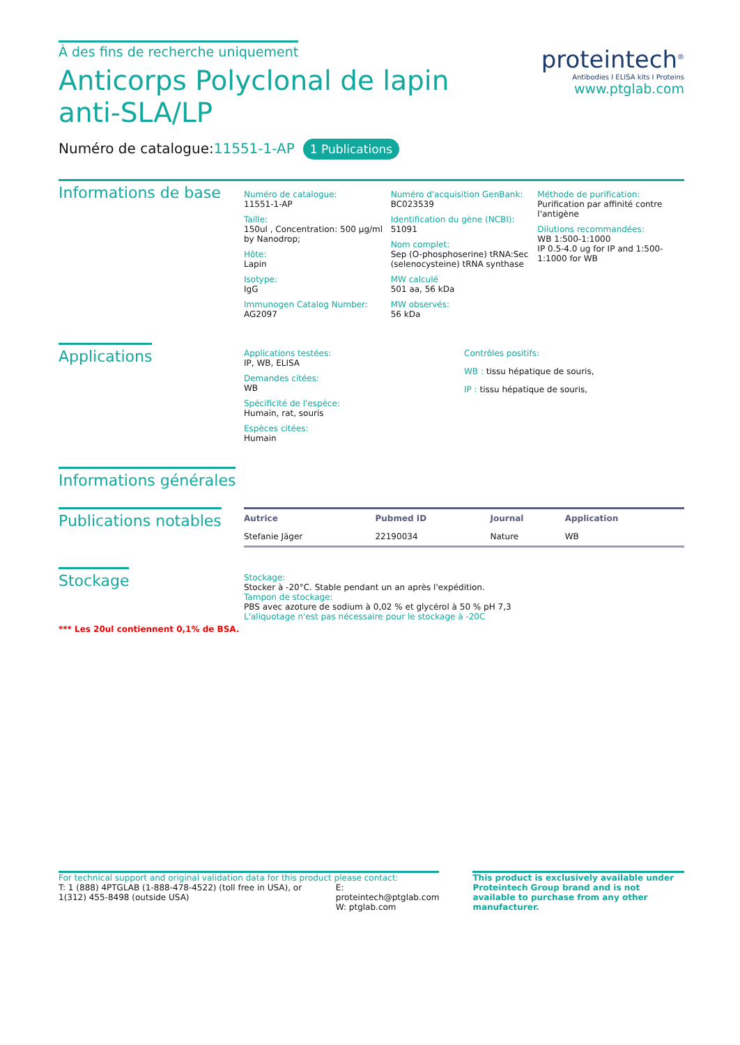À des fins de recherche uniquement
Anticorps Polyclonal de lapin anti-SLA/LP
Numéro de catalogue:11551-1-AP 1 Publications
proteintech<sup>®</sup>
Antibodies I ELISA kits I Proteins
www.ptglab.com
Informations de base
Numéro de catalogue:
11551-1-AP
Taille:
150ul , Concentration: 500 μg/ml by Nanodrop;
Hôte:
Lapin
Isotype:
IgG
Immunogen Catalog Number:
AG2097
Numéro d'acquisition GenBank:
BC023539
Identification du gène (NCBI):
51091
Nom complet:
Sep (O-phosphoserine) tRNA:Sec (selenocysteine) tRNA synthase
MW calculé
501 aa, 56 kDa
MW observés:
56 kDa
Méthode de purification:
Purification par affinité contre l'antigène
Dilutions recommandées:
WB 1:500-1:1000
IP 0.5-4.0 ug for IP and 1:500-1:1000 for WB
Applications
Applications testées:
IP, WB, ELISA
Demandes citées:
WB
Spécificité de l'espèce:
Humain, rat, souris
Espèces citées:
Humain
Contrôles positifs:
WB : tissu hépatique de souris,
IP : tissu hépatique de souris,
Informations générales
Publications notables
| Autrice | Pubmed ID | Journal | Application |
| --- | --- | --- | --- |
| Stefanie Jäger | 22190034 | Nature | WB |
Stockage
Stockage:
Stocker à -20°C. Stable pendant un an après l'expédition.
Tampon de stockage:
PBS avec azoture de sodium à 0,02 % et glycérol à 50 % pH 7,3
L'aliquotage n'est pas nécessaire pour le stockage à -20C
*** Les 20ul contiennent 0,1% de BSA.
For technical support and original validation data for this product please contact:
T: 1 (888) 4PTGLAB (1-888-478-4522) (toll free in USA), or 1(312) 455-8498 (outside USA)
E: proteintech@ptglab.com
W: ptglab.com
This product is exclusively available under Proteintech Group brand and is not available to purchase from any other manufacturer.